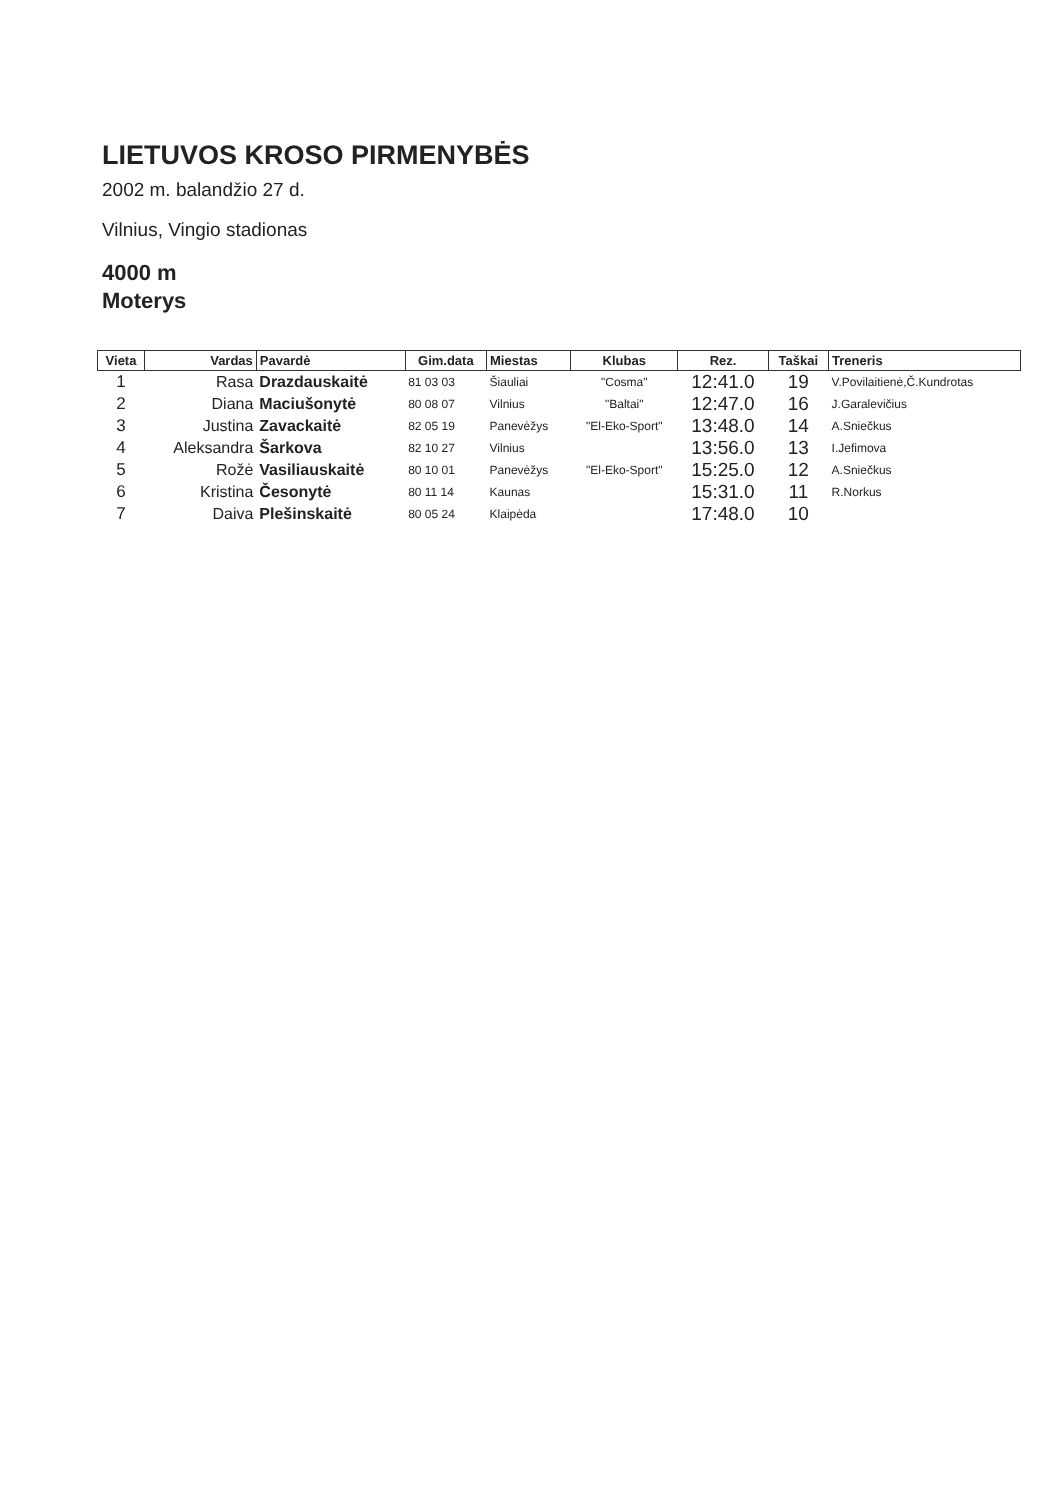LIETUVOS KROSO PIRMENYBĖS
2002 m. balandžio 27 d.
Vilnius, Vingio stadionas
4000 m
Moterys
| Vieta | Vardas | Pavardė | Gim.data | Miestas | Klubas | Rez. | Taškai | Treneris |
| --- | --- | --- | --- | --- | --- | --- | --- | --- |
| 1 | Rasa | Drazdauskaitė | 81 03 03 | Šiauliai | "Cosma" | 12:41.0 | 19 | V.Povilaitienė,Č.Kundrotas |
| 2 | Diana | Maciušonytė | 80 08 07 | Vilnius | "Baltai" | 12:47.0 | 16 | J.Garalevičius |
| 3 | Justina | Zavackaitė | 82 05 19 | Panevėžys | "El-Eko-Sport" | 13:48.0 | 14 | A.Sniečkus |
| 4 | Aleksandra | Šarkova | 82 10 27 | Vilnius | | 13:56.0 | 13 | I.Jefimova |
| 5 | Rožė | Vasiliauskaitė | 80 10 01 | Panevėžys | "El-Eko-Sport" | 15:25.0 | 12 | A.Sniečkus |
| 6 | Kristina | Česonytė | 80 11 14 | Kaunas | | 15:31.0 | 11 | R.Norkus |
| 7 | Daiva | Plešinskaitė | 80 05 24 | Klaipėda | | 17:48.0 | 10 | |